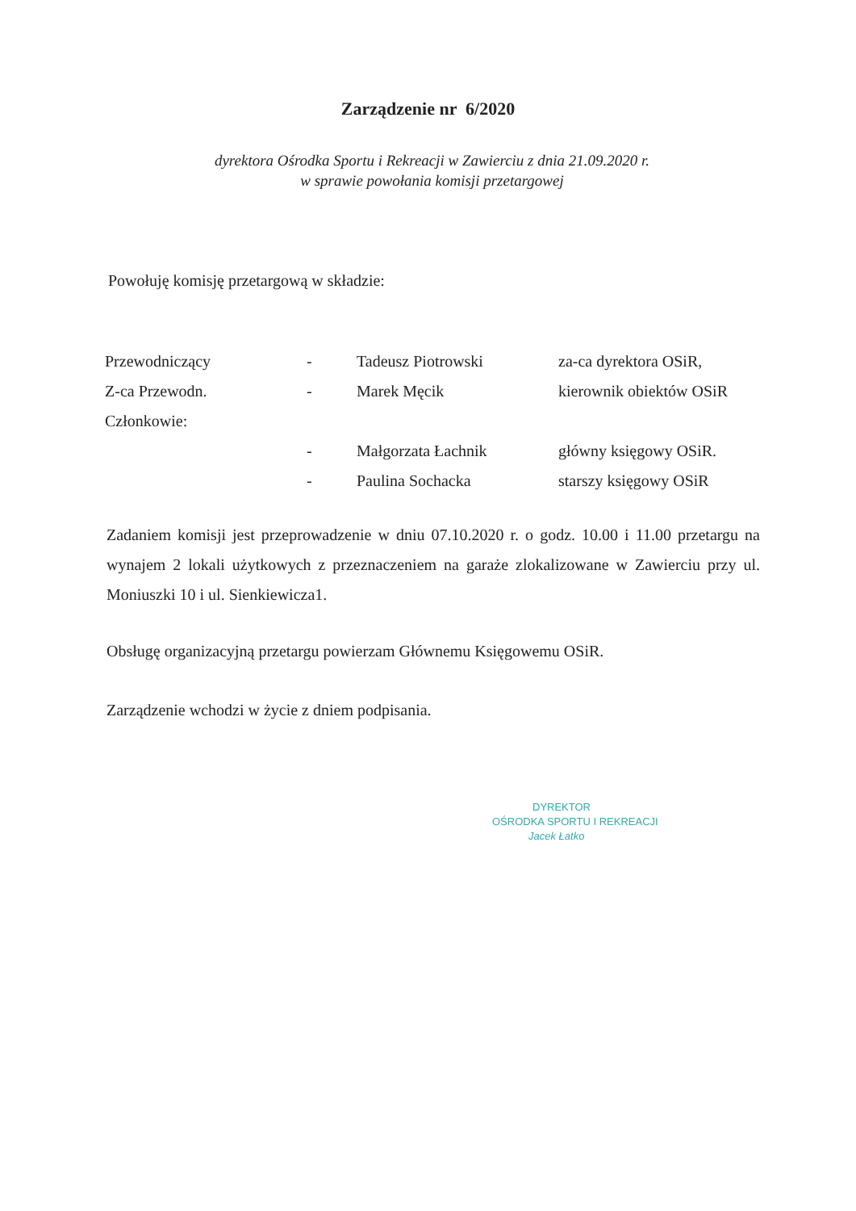Zarządzenie nr 6/2020
dyrektora Ośrodka Sportu i Rekreacji w Zawierciu z dnia 21.09.2020 r.
w sprawie powołania komisji przetargowej
Powołuję komisję przetargową w składzie:
| Przewodniczący | - | Tadeusz Piotrowski | za-ca dyrektora OSiR, |
| Z-ca Przewodn. | - | Marek Męcik | kierownik obiektów OSiR |
| Członkowie: | | | |
| | - | Małgorzata Łachnik | główny księgowy OSiR. |
| | - | Paulina Sochacka | starszy księgowy OSiR |
Zadaniem komisji jest przeprowadzenie w dniu 07.10.2020 r. o godz. 10.00 i 11.00 przetargu na wynajem 2 lokali użytkowych z przeznaczeniem na garaże zlokalizowane w Zawierciu przy ul. Moniuszki 10 i ul. Sienkiewicza1.
Obsługę organizacyjną przetargu powierzam Głównemu Księgowemu OSiR.
Zarządzenie wchodzi w życie z dniem podpisania.
DYREKTOR
OŚRODKA SPORTU I REKREACJI
Jacek Łatko